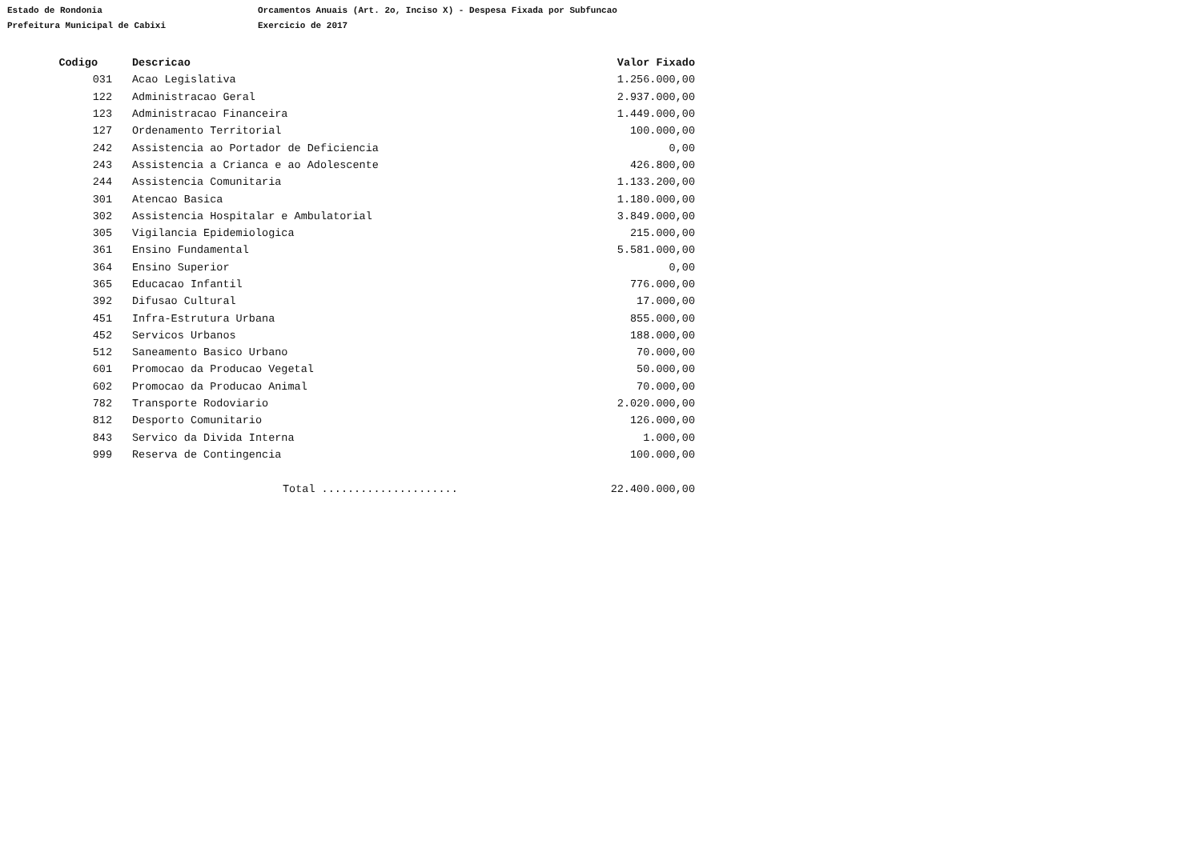Estado de Rondonia
Prefeitura Municipal de Cabixi
Orcamentos Anuais (Art. 2o, Inciso X) - Despesa Fixada por Subfuncao
Exercicio de 2017
| Codigo | Descricao | Valor Fixado |
| --- | --- | --- |
| 031 | Acao Legislativa | 1.256.000,00 |
| 122 | Administracao Geral | 2.937.000,00 |
| 123 | Administracao Financeira | 1.449.000,00 |
| 127 | Ordenamento Territorial | 100.000,00 |
| 242 | Assistencia ao Portador de Deficiencia | 0,00 |
| 243 | Assistencia a Crianca e ao Adolescente | 426.800,00 |
| 244 | Assistencia Comunitaria | 1.133.200,00 |
| 301 | Atencao Basica | 1.180.000,00 |
| 302 | Assistencia Hospitalar e Ambulatorial | 3.849.000,00 |
| 305 | Vigilancia Epidemiologica | 215.000,00 |
| 361 | Ensino Fundamental | 5.581.000,00 |
| 364 | Ensino Superior | 0,00 |
| 365 | Educacao Infantil | 776.000,00 |
| 392 | Difusao Cultural | 17.000,00 |
| 451 | Infra-Estrutura Urbana | 855.000,00 |
| 452 | Servicos Urbanos | 188.000,00 |
| 512 | Saneamento Basico Urbano | 70.000,00 |
| 601 | Promocao da Producao Vegetal | 50.000,00 |
| 602 | Promocao da Producao Animal | 70.000,00 |
| 782 | Transporte Rodoviario | 2.020.000,00 |
| 812 | Desporto Comunitario | 126.000,00 |
| 843 | Servico da Divida Interna | 1.000,00 |
| 999 | Reserva de Contingencia | 100.000,00 |
| | Total ..................... | 22.400.000,00 |